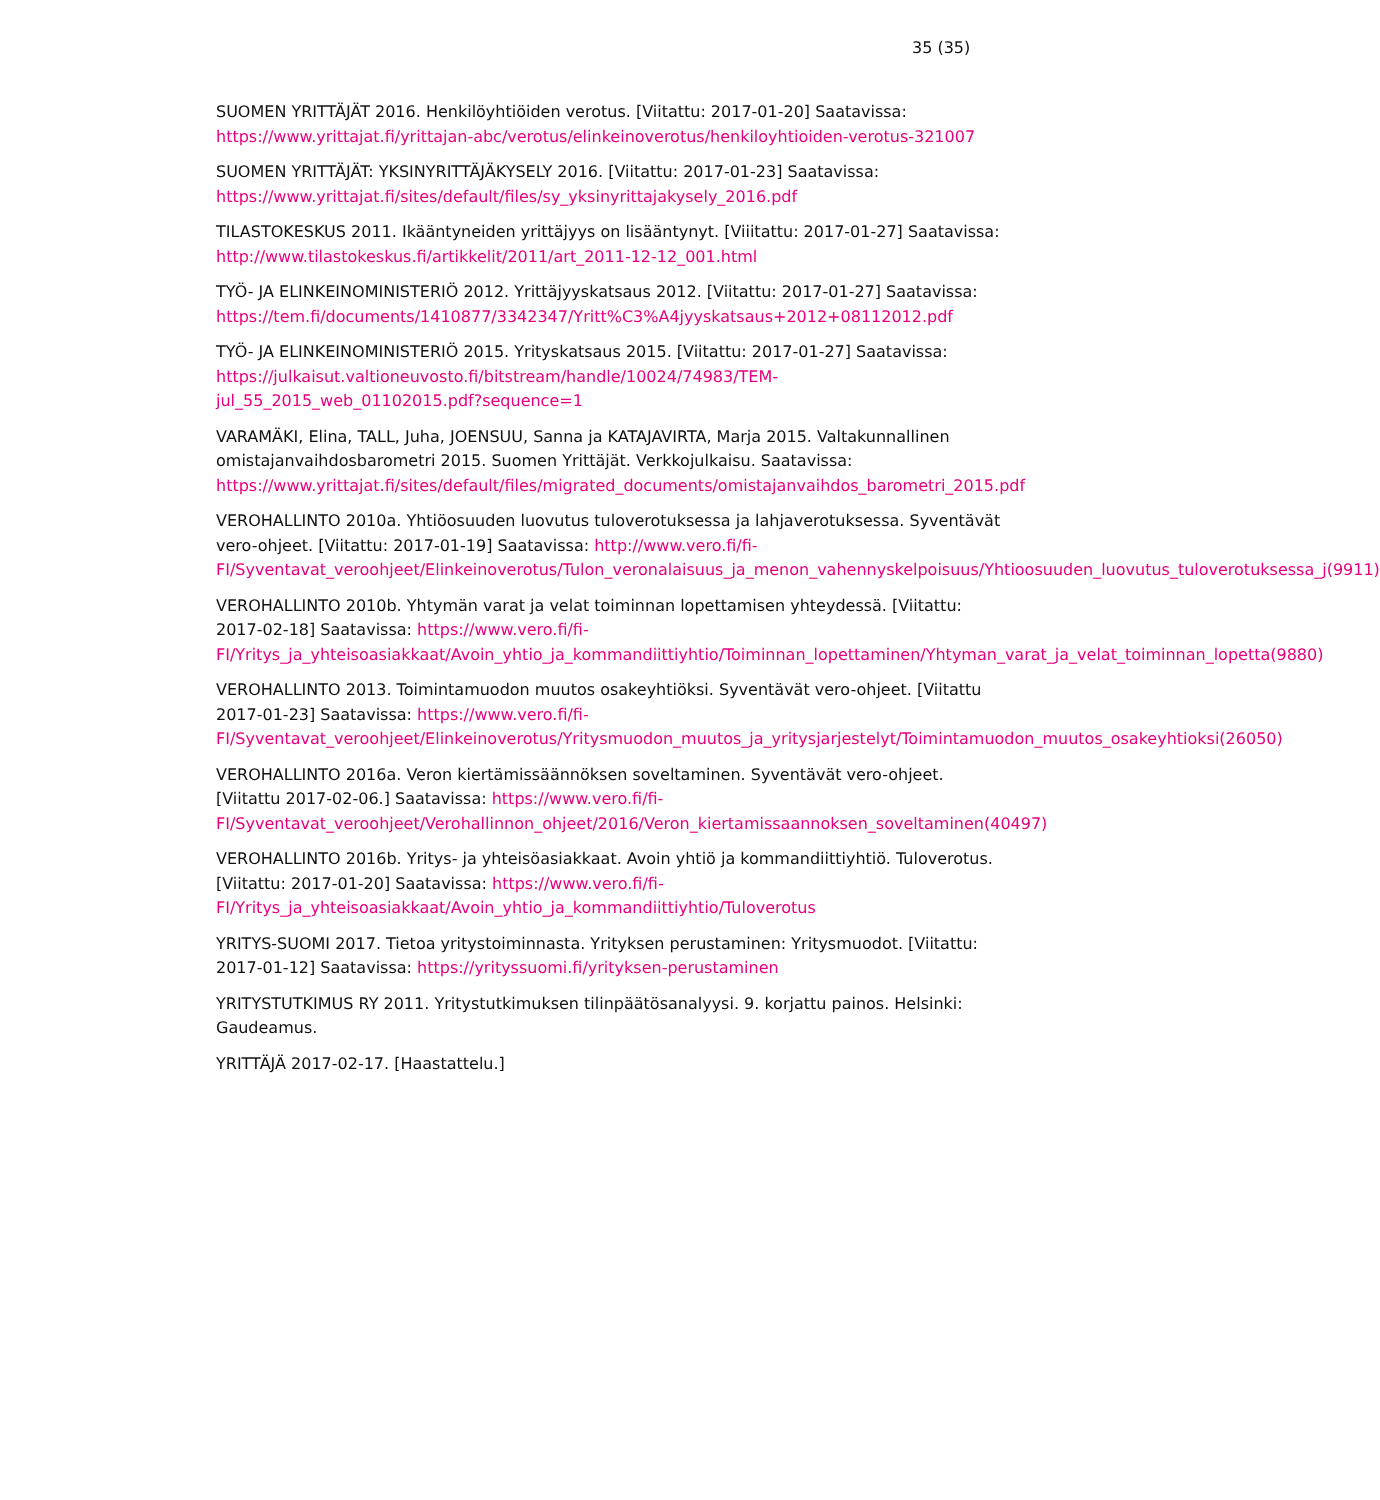35 (35)
SUOMEN YRITTÄJÄT 2016. Henkilöyhtiöiden verotus. [Viitattu: 2017-01-20] Saatavissa: https://www.yrittajat.fi/yrittajan-abc/verotus/elinkeinoverotus/henkiloyhtioiden-verotus-321007
SUOMEN YRITTÄJÄT: YKSINYRITTÄJÄKYSELY 2016. [Viitattu: 2017-01-23] Saatavissa: https://www.yrittajat.fi/sites/default/files/sy_yksinyrittajakysely_2016.pdf
TILASTOKESKUS 2011. Ikääntyneiden yrittäjyys on lisääntynyt. [Viiitattu: 2017-01-27] Saatavissa: http://www.tilastokeskus.fi/artikkelit/2011/art_2011-12-12_001.html
TYÖ- JA ELINKEINOMINISTERIÖ 2012. Yrittäjyyskatsaus 2012. [Viitattu: 2017-01-27] Saatavissa: https://tem.fi/documents/1410877/3342347/Yritt%C3%A4jyyskatsaus+2012+08112012.pdf
TYÖ- JA ELINKEINOMINISTERIÖ 2015. Yrityskatsaus 2015. [Viitattu: 2017-01-27] Saatavissa: https://julkaisut.valtioneuvosto.fi/bitstream/handle/10024/74983/TEM-jul_55_2015_web_01102015.pdf?sequence=1
VARAMÄKI, Elina, TALL, Juha, JOENSUU, Sanna ja KATAJAVIRTA, Marja 2015. Valtakunnallinen omistajanvaihdosbarometri 2015. Suomen Yrittäjät. Verkkojulkaisu. Saatavissa: https://www.yrittajat.fi/sites/default/files/migrated_documents/omistajanvaihdos_barometri_2015.pdf
VEROHALLINTO 2010a. Yhtiöosuuden luovutus tuloverotuksessa ja lahjaverotuksessa. Syventävät vero-ohjeet. [Viitattu: 2017-01-19] Saatavissa: http://www.vero.fi/fi-FI/Syventavat_veroohjeet/Elinkeinoverotus/Tulon_veronalaisuus_ja_menon_vahennyskelpoisuus/Yhtioosuuden_luovutus_tuloverotuksessa_j(9911)
VEROHALLINTO 2010b. Yhtymän varat ja velat toiminnan lopettamisen yhteydessä. [Viitattu: 2017-02-18] Saatavissa: https://www.vero.fi/fi-FI/Yritys_ja_yhteisoasiakkaat/Avoin_yhtio_ja_kommandiittiyhtio/Toiminnan_lopettaminen/Yhtyman_varat_ja_velat_toiminnan_lopetta(9880)
VEROHALLINTO 2013. Toimintamuodon muutos osakeyhtiöksi. Syventävät vero-ohjeet. [Viitattu 2017-01-23] Saatavissa: https://www.vero.fi/fi-FI/Syventavat_veroohjeet/Elinkeinoverotus/Yritysmuodon_muutos_ja_yritysjarjestelyt/Toimintamuodon_muutos_osakeyhtioksi(26050)
VEROHALLINTO 2016a. Veron kiertämissäännöksen soveltaminen. Syventävät vero-ohjeet. [Viitattu 2017-02-06.] Saatavissa: https://www.vero.fi/fi-FI/Syventavat_veroohjeet/Verohallinnon_ohjeet/2016/Veron_kiertamissaannoksen_soveltaminen(40497)
VEROHALLINTO 2016b. Yritys- ja yhteisöasiakkaat. Avoin yhtiö ja kommandiittiyhtiö. Tuloverotus. [Viitattu: 2017-01-20] Saatavissa: https://www.vero.fi/fi-FI/Yritys_ja_yhteisoasiakkaat/Avoin_yhtio_ja_kommandiittiyhtio/Tuloverotus
YRITYS-SUOMI 2017. Tietoa yritystoiminnasta. Yrityksen perustaminen: Yritysmuodot. [Viitattu: 2017-01-12] Saatavissa: https://yrityssuomi.fi/yrityksen-perustaminen
YRITYSTUTKIMUS RY 2011. Yritystutkimuksen tilinpäätösanalyysi. 9. korjattu painos. Helsinki: Gaudeamus.
YRITTÄJÄ 2017-02-17. [Haastattelu.]